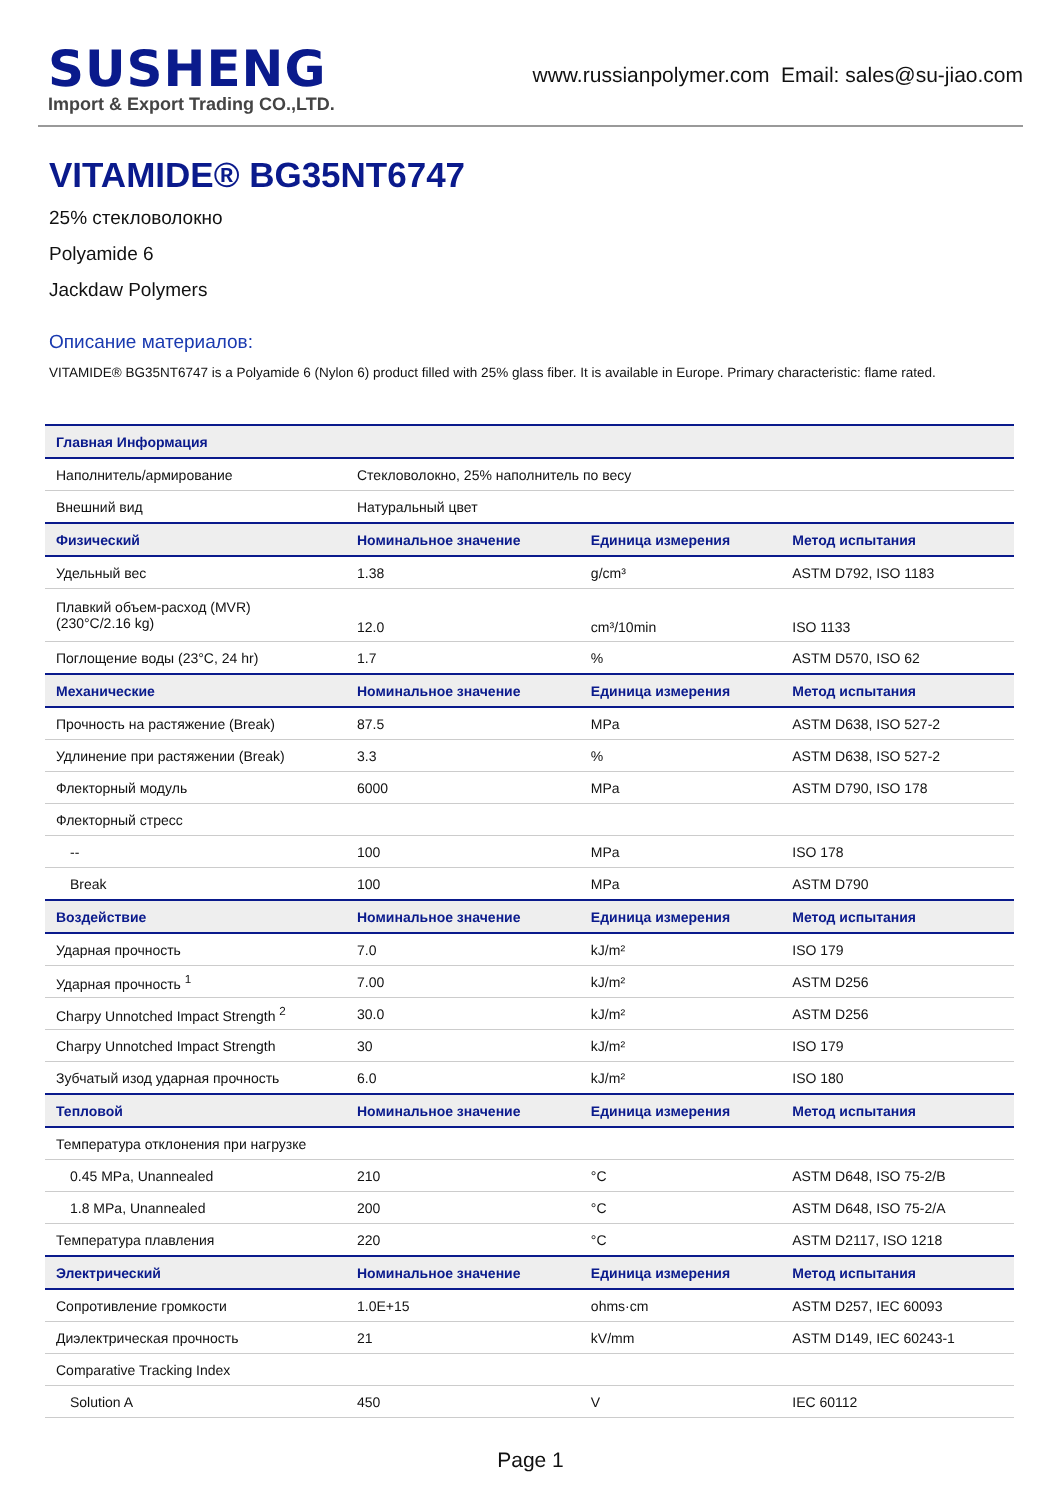SUSHENG
Import & Export Trading CO.,LTD.
www.russianpolymer.com Email: sales@su-jiao.com
VITAMIDE® BG35NT6747
25% стекловолокно
Polyamide 6
Jackdaw Polymers
Описание материалов:
VITAMIDE® BG35NT6747 is a Polyamide 6 (Nylon 6) product filled with 25% glass fiber. It is available in Europe. Primary characteristic: flame rated.
| Главная Информация | | | |
| --- | --- | --- | --- |
| Наполнитель/армирование | Стекловолокно, 25% наполнитель по весу | | |
| Внешний вид | Натуральный цвет | | |
| Физический | Номинальное значение | Единица измерения | Метод испытания |
| Удельный вес | 1.38 | g/cm³ | ASTM D792, ISO 1183 |
| Плавкий объем-расход (MVR) (230°C/2.16 kg) | 12.0 | cm³/10min | ISO 1133 |
| Поглощение воды (23°C, 24 hr) | 1.7 | % | ASTM D570, ISO 62 |
| Механические | Номинальное значение | Единица измерения | Метод испытания |
| Прочность на растяжение (Break) | 87.5 | MPa | ASTM D638, ISO 527-2 |
| Удлинение при растяжении (Break) | 3.3 | % | ASTM D638, ISO 527-2 |
| Флекторный модуль | 6000 | MPa | ASTM D790, ISO 178 |
| Флекторный стресс | | | |
| -- | 100 | MPa | ISO 178 |
| Break | 100 | MPa | ASTM D790 |
| Воздействие | Номинальное значение | Единица измерения | Метод испытания |
| Ударная прочность | 7.0 | kJ/m² | ISO 179 |
| Ударная прочность <sup>1</sup> | 7.00 | kJ/m² | ASTM D256 |
| Charpy Unnotched Impact Strength <sup>2</sup> | 30.0 | kJ/m² | ASTM D256 |
| Charpy Unnotched Impact Strength | 30 | kJ/m² | ISO 179 |
| Зубчатый изод ударная прочность | 6.0 | kJ/m² | ISO 180 |
| Тепловой | Номинальное значение | Единица измерения | Метод испытания |
| Температура отклонения при нагрузке | | | |
| 0.45 MPa, Unannealed | 210 | °C | ASTM D648, ISO 75-2/B |
| 1.8 MPa, Unannealed | 200 | °C | ASTM D648, ISO 75-2/A |
| Температура плавления | 220 | °C | ASTM D2117, ISO 1218 |
| Электрический | Номинальное значение | Единица измерения | Метод испытания |
| Сопротивление громкости | 1.0E+15 | ohms·cm | ASTM D257, IEC 60093 |
| Диэлектрическая прочность | 21 | kV/mm | ASTM D149, IEC 60243-1 |
| Comparative Tracking Index | | | |
| Solution A | 450 | V | IEC 60112 |
Page 1